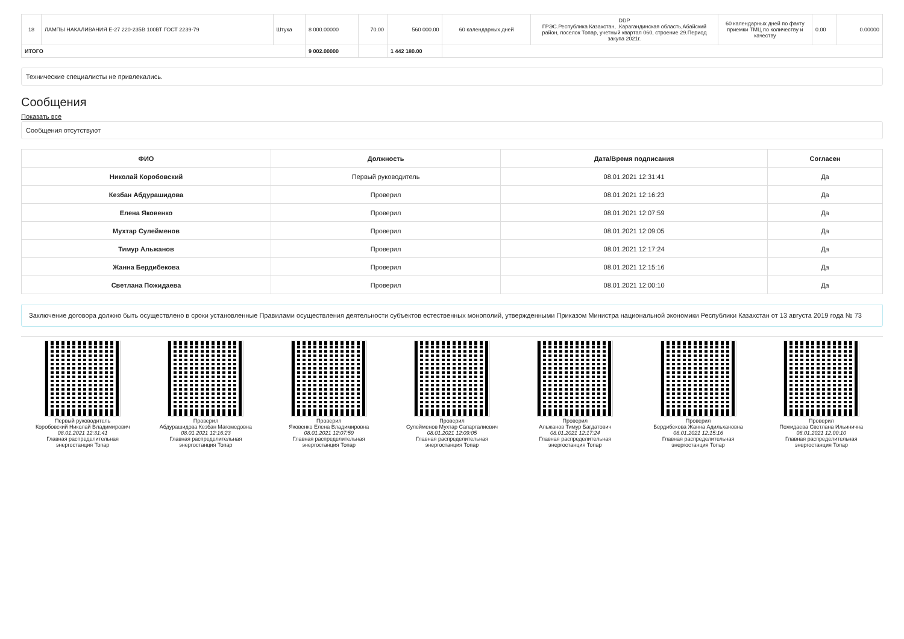| 18 | ЛАМПЫ НАКАЛИВАНИЯ Е-27 220-235В 100ВТ ГОСТ 2239-79 | Штука | 8 000.00000 | 70.00 | 560 000.00 | 60 календарных дней | DDP ГРЭС.Республика Казахстан, .Карагандинская область,Абайский район, поселок Топар, учетный квартал 060, строение 29.Период закупа 2021г. | 60 календарных дней по факту приемки ТМЦ по количеству и качеству | 0.00 | 0.00000 |
| ИТОГО | | | 9 002.00000 | | 1 442 180.00 | | | | | |
Технические специалисты не привлекались.
Сообщения
Показать все
Сообщения отсутствуют
| ФИО | Должность | Дата/Время подписания | Согласен |
| --- | --- | --- | --- |
| Николай Коробовский | Первый руководитель | 08.01.2021 12:31:41 | Да |
| Кезбан Абдурашидова | Проверил | 08.01.2021 12:16:23 | Да |
| Елена Яковенко | Проверил | 08.01.2021 12:07:59 | Да |
| Мухтар Сулейменов | Проверил | 08.01.2021 12:09:05 | Да |
| Тимур Альжанов | Проверил | 08.01.2021 12:17:24 | Да |
| Жанна Бердибекова | Проверил | 08.01.2021 12:15:16 | Да |
| Светлана Пожидаева | Проверил | 08.01.2021 12:00:10 | Да |
Заключение договора должно быть осуществлено в сроки установленные Правилами осуществления деятельности субъектов естественных монополий, утвержденными Приказом Министра национальной экономики Республики Казахстан от 13 августа 2019 года № 73
Первый руководитель
Коробовский Николай Владимирович
08.01.2021 12:31:41
Главная распределительная энергостанция Топар
Проверил
Абдурашидова Кезбан Магомедовна
08.01.2021 12:16:23
Главная распределительная энергостанция Топар
Проверил
Яковенко Елена Владимировна
08.01.2021 12:07:59
Главная распределительная энергостанция Топар
Проверил
Сулейменов Мухтар Сапаргалиевич
08.01.2021 12:09:05
Главная распределительная энергостанция Топар
Проверил
Альжанов Тимур Багдатович
08.01.2021 12:17:24
Главная распределительная энергостанция Топар
Проверил
Бердибекова Жанна Адильхановна
08.01.2021 12:15:16
Главная распределительная энергостанция Топар
Проверил
Пожидаева Светлана Ильинична
08.01.2021 12:00:10
Главная распределительная энергостанция Топар